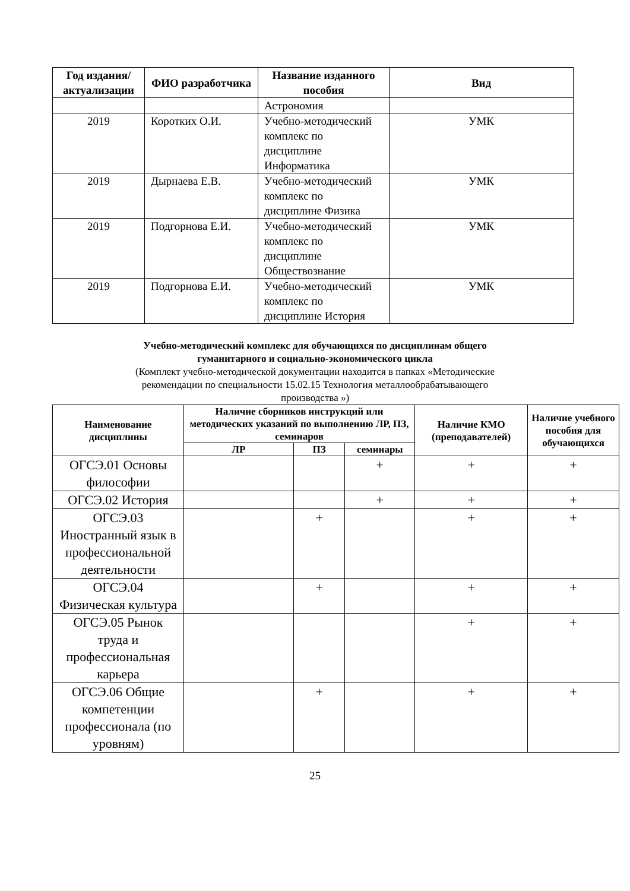| Год издания/ актуализации | ФИО разработчика | Название изданного пособия | Вид |
| --- | --- | --- | --- |
| | | Астрономия | |
| 2019 | Коротких О.И. | Учебно-методический комплекс по дисциплине Информатика | УМК |
| 2019 | Дырнаева Е.В. | Учебно-методический комплекс по дисциплине Физика | УМК |
| 2019 | Подгорнова Е.И. | Учебно-методический комплекс по дисциплине Обществознание | УМК |
| 2019 | Подгорнова Е.И. | Учебно-методический комплекс по дисциплине История | УМК |
Учебно-методический комплекс для обучающихся по дисциплинам общего
гуманитарного и социально-экономического цикла
(Комплект учебно-методической документации находится в папках «Методические
рекомендации по специальности 15.02.15 Технология металлообрабатывающего
производства »)
| Наименование дисциплины | Наличие сборников инструкций или методических указаний по выполнению ЛР, ПЗ, семинаров | | | Наличие КМО (преподавателей) | Наличие учебного пособия для обучающихся |
| --- | --- | --- | --- | --- | --- |
| | ЛР | ПЗ | семинары | | |
| ОГСЭ.01 Основы философии | | | + | + | + |
| ОГСЭ.02 История | | | + | + | + |
| ОГСЭ.03 Иностранный язык в профессиональной деятельности | | + | | + | + |
| ОГСЭ.04 Физическая культура | | + | | + | + |
| ОГСЭ.05 Рынок труда и профессиональная карьера | | | | + | + |
| ОГСЭ.06 Общие компетенции профессионала (по уровням) | | + | | + | + |
25